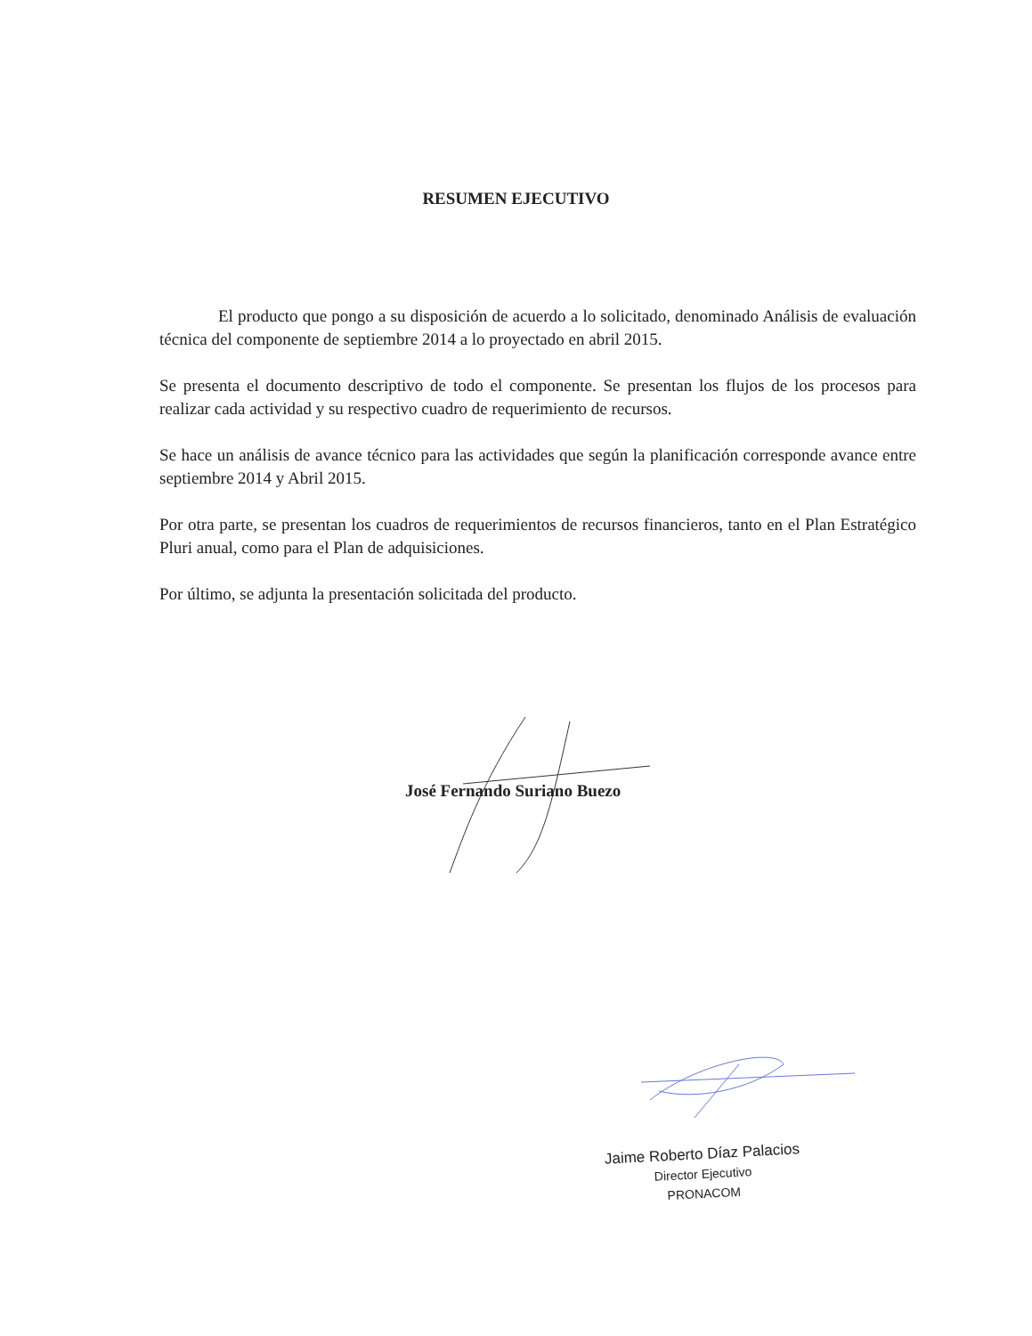RESUMEN EJECUTIVO
El producto que pongo a su disposición de acuerdo a lo solicitado, denominado Análisis de evaluación técnica del componente de septiembre 2014 a lo proyectado en abril 2015.
Se presenta el documento descriptivo de todo el componente. Se presentan los flujos de los procesos para realizar cada actividad y su respectivo cuadro de requerimiento de recursos.
Se hace un análisis de avance técnico para las actividades que según la planificación corresponde avance entre septiembre 2014 y Abril 2015.
Por otra parte, se presentan los cuadros de requerimientos de recursos financieros, tanto en el Plan Estratégico Pluri anual, como para el Plan de adquisiciones.
Por último, se adjunta la presentación solicitada del producto.
José Fernando Suriano Buezo
Jaime Roberto Díaz Palacios
Director Ejecutivo
PRONACOM